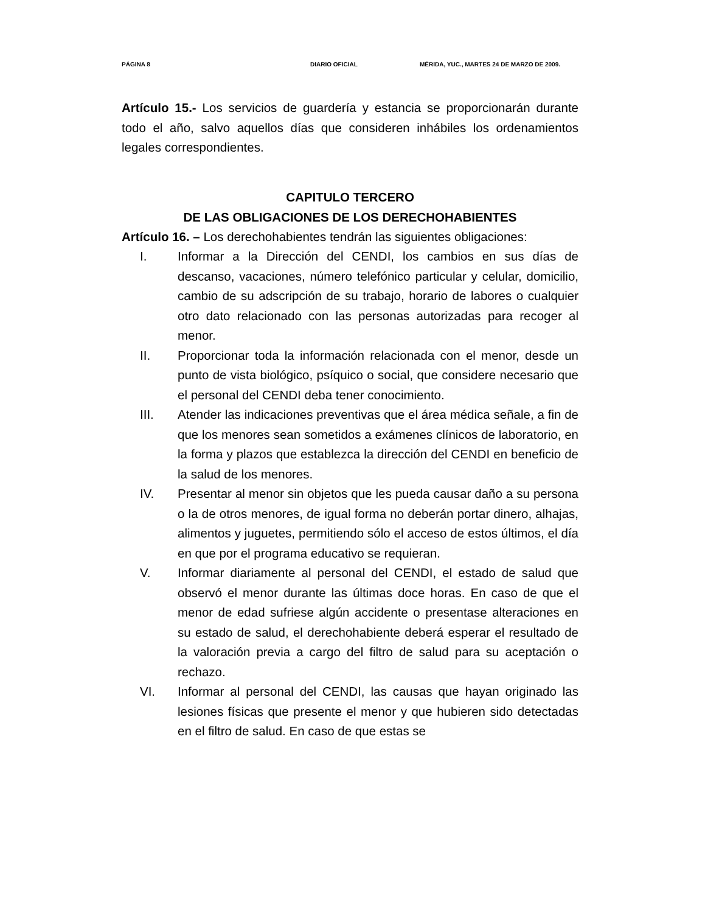PÁGINA 8 DIARIO OFICIAL MÉRIDA, YUC., MARTES 24 DE MARZO DE 2009.
Artículo 15.- Los servicios de guardería y estancia se proporcionarán durante todo el año, salvo aquellos días que consideren inhábiles los ordenamientos legales correspondientes.
CAPITULO TERCERO
DE LAS OBLIGACIONES DE LOS DERECHOHABIENTES
Artículo 16. – Los derechohabientes tendrán las siguientes obligaciones:
I. Informar a la Dirección del CENDI, los cambios en sus días de descanso, vacaciones, número telefónico particular y celular, domicilio, cambio de su adscripción de su trabajo, horario de labores o cualquier otro dato relacionado con las personas autorizadas para recoger al menor.
II. Proporcionar toda la información relacionada con el menor, desde un punto de vista biológico, psíquico o social, que considere necesario que el personal del CENDI deba tener conocimiento.
III. Atender las indicaciones preventivas que el área médica señale, a fin de que los menores sean sometidos a exámenes clínicos de laboratorio, en la forma y plazos que establezca la dirección del CENDI en beneficio de la salud de los menores.
IV. Presentar al menor sin objetos que les pueda causar daño a su persona o la de otros menores, de igual forma no deberán portar dinero, alhajas, alimentos y juguetes, permitiendo sólo el acceso de estos últimos, el día en que por el programa educativo se requieran.
V. Informar diariamente al personal del CENDI, el estado de salud que observó el menor durante las últimas doce horas. En caso de que el menor de edad sufriese algún accidente o presentase alteraciones en su estado de salud, el derechohabiente deberá esperar el resultado de la valoración previa a cargo del filtro de salud para su aceptación o rechazo.
VI. Informar al personal del CENDI, las causas que hayan originado las lesiones físicas que presente el menor y que hubieren sido detectadas en el filtro de salud. En caso de que estas se